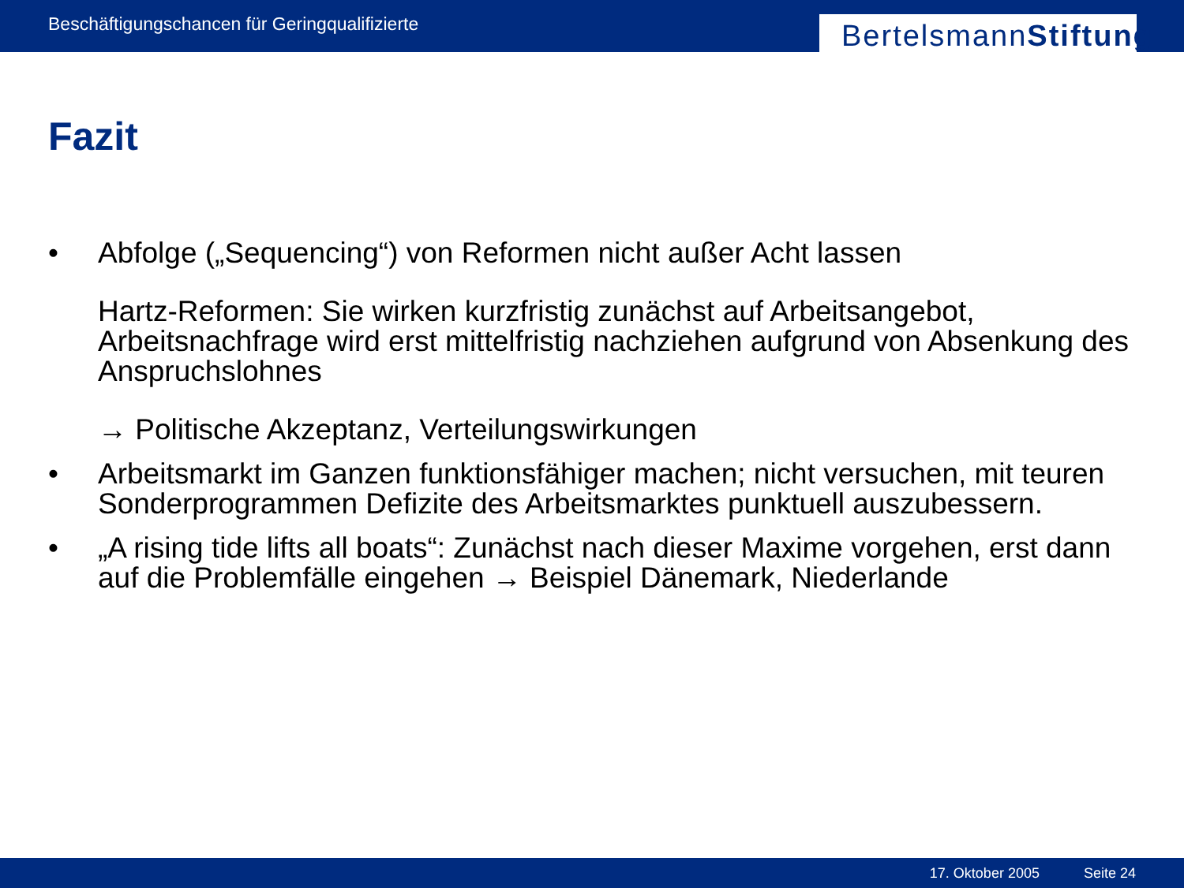Beschäftigungschancen für Geringqualifizierte
Bertelsmann Stiftung
Fazit
• Abfolge („Sequencing“) von Reformen nicht außer Acht lassen
Hartz-Reformen: Sie wirken kurzfristig zunächst auf Arbeitsangebot, Arbeitsnachfrage wird erst mittelfristig nachziehen aufgrund von Absenkung des Anspruchslohnes
→ Politische Akzeptanz, Verteilungswirkungen
• Arbeitsmarkt im Ganzen funktionsfähiger machen; nicht versuchen, mit teuren Sonderprogrammen Defizite des Arbeitsmarktes punktuell auszubessern.
• „A rising tide lifts all boats“: Zunächst nach dieser Maxime vorgehen, erst dann auf die Problemfälle eingehen → Beispiel Dänemark, Niederlande
17. Oktober 2005 Seite 24